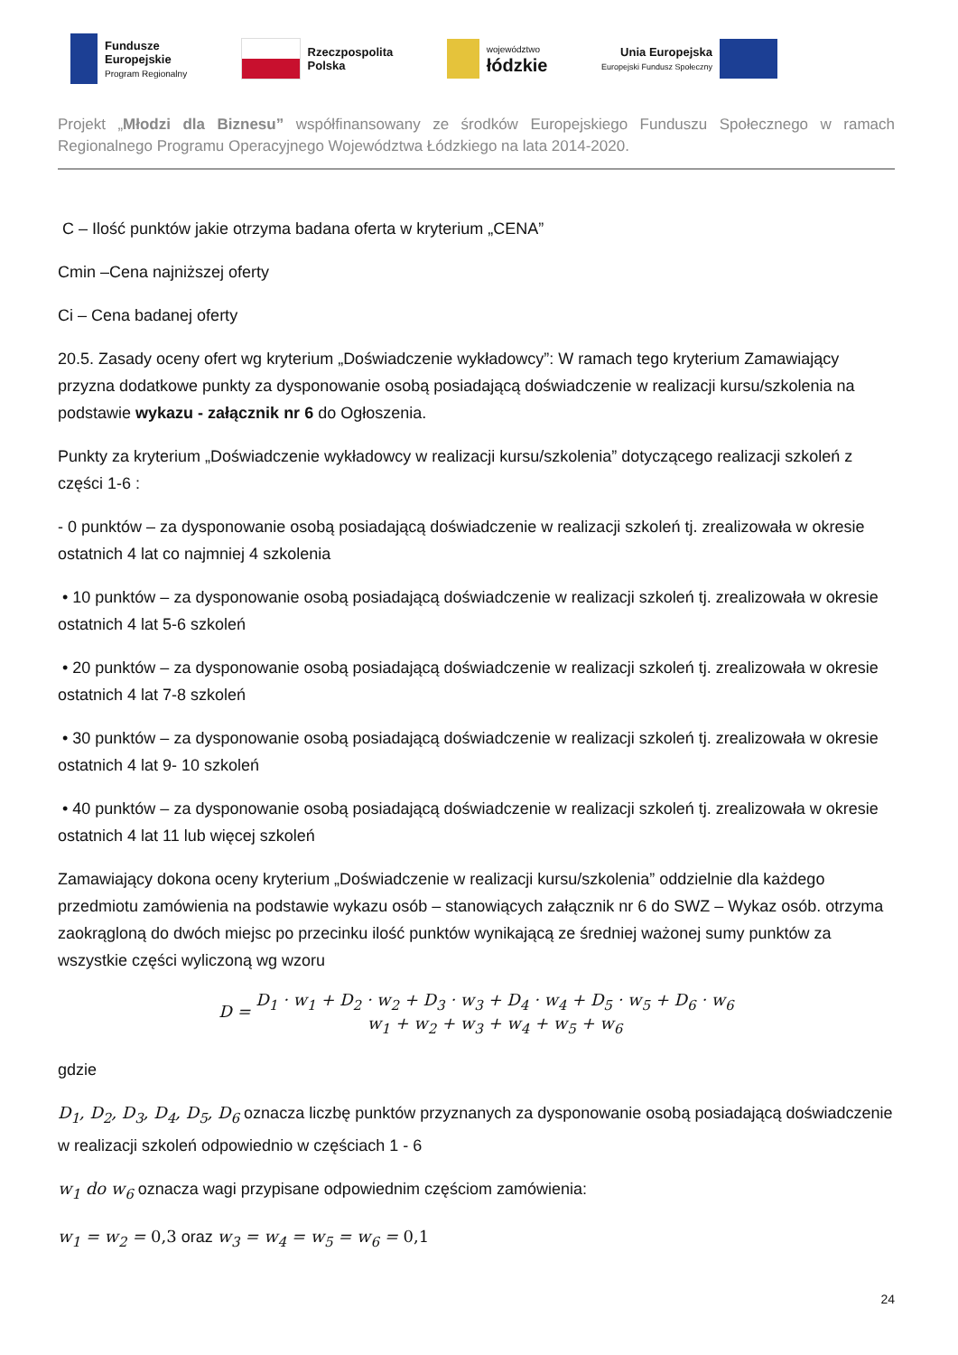Fundusze
Europejskie
Program Regionalny
Rzeczpospolita
Polska
województwo
łódzkie
Unia Europejska
Europejski Fundusz Społeczny
Projekt „Młodzi dla Biznesu” współfinansowany ze środków Europejskiego Funduszu Społecznego w ramach Regionalnego Programu Operacyjnego Województwa Łódzkiego na lata 2014-2020.
C – Ilość punktów jakie otrzyma badana oferta w kryterium „CENA”
Cmin –Cena najniższej oferty
Ci – Cena badanej oferty
20.5. Zasady oceny ofert wg kryterium „Doświadczenie wykładowcy”: W ramach tego kryterium Zamawiający przyzna dodatkowe punkty za dysponowanie osobą posiadającą doświadczenie w realizacji kursu/szkolenia na podstawie wykazu - załącznik nr 6 do Ogłoszenia.
Punkty za kryterium „Doświadczenie wykładowcy w realizacji kursu/szkolenia” dotyczącego realizacji szkoleń z części 1-6 :
- 0 punktów – za dysponowanie osobą posiadającą doświadczenie w realizacji szkoleń tj. zrealizowała w okresie ostatnich 4 lat co najmniej 4 szkolenia
• 10 punktów – za dysponowanie osobą posiadającą doświadczenie w realizacji szkoleń tj. zrealizowała w okresie ostatnich 4 lat 5-6 szkoleń
• 20 punktów – za dysponowanie osobą posiadającą doświadczenie w realizacji szkoleń tj. zrealizowała w okresie ostatnich 4 lat 7-8 szkoleń
• 30 punktów – za dysponowanie osobą posiadającą doświadczenie w realizacji szkoleń tj. zrealizowała w okresie ostatnich 4 lat 9- 10 szkoleń
• 40 punktów – za dysponowanie osobą posiadającą doświadczenie w realizacji szkoleń tj. zrealizowała w okresie ostatnich 4 lat 11 lub więcej szkoleń
Zamawiający dokona oceny kryterium „Doświadczenie w realizacji kursu/szkolenia” oddzielnie dla każdego przedmiotu zamówienia na podstawie wykazu osób – stanowiących załącznik nr 6 do SWZ – Wykaz osób. otrzyma zaokrągloną do dwóch miejsc po przecinku ilość punktów wynikającą ze średniej ważonej sumy punktów za wszystkie części wyliczoną wg wzoru
D = D<sub>1</sub> · w<sub>1</sub> + D<sub>2</sub> · w<sub>2</sub> + D<sub>3</sub> · w<sub>3</sub> + D<sub>4</sub> · w<sub>4</sub> + D<sub>5</sub> · w<sub>5</sub> + D<sub>6</sub> · w<sub>6</sub> w<sub>1</sub> + w<sub>2</sub> + w<sub>3</sub> + w<sub>4</sub> + w<sub>5</sub> + w<sub>6</sub>
gdzie
D<sub>1</sub>, D<sub>2</sub>, D<sub>3</sub>, D<sub>4</sub>, D<sub>5</sub>, D<sub>6</sub> oznacza liczbę punktów przyznanych za dysponowanie osobą posiadającą doświadczenie w realizacji szkoleń odpowiednio w częściach 1 - 6
w<sub>1</sub> do w<sub>6</sub> oznacza wagi przypisane odpowiednim częściom zamówienia:
w<sub>1</sub> = w<sub>2</sub> = 0,3 oraz w<sub>3</sub> = w<sub>4</sub> = w<sub>5</sub> = w<sub>6</sub> = 0,1
24